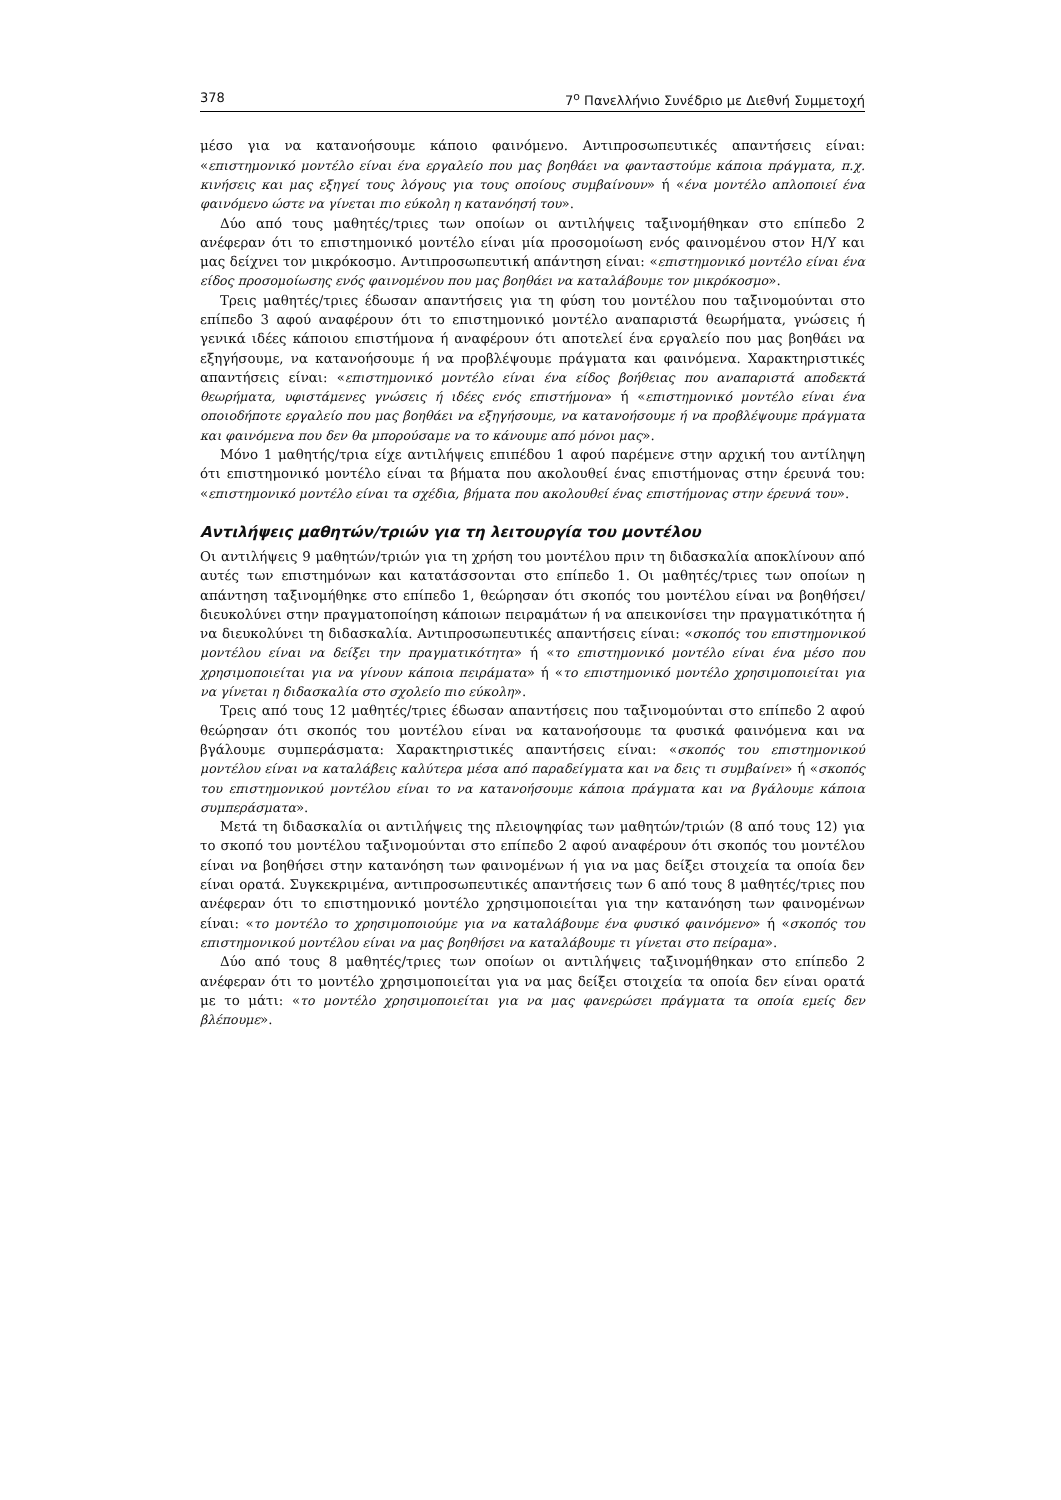378 7<sup>ο</sup> Πανελλήνιο Συνέδριο με Διεθνή Συμμετοχή
μέσο για να κατανοήσουμε κάποιο φαινόμενο. Αντιπροσωπευτικές απαντήσεις είναι: «επιστημονικό μοντέλο είναι ένα εργαλείο που μας βοηθάει να φανταστούμε κάποια πράγματα, π.χ. κινήσεις και μας εξηγεί τους λόγους για τους οποίους συμβαίνουν» ή «ένα μοντέλο απλοποιεί ένα φαινόμενο ώστε να γίνεται πιο εύκολη η κατανόησή του».
Δύο από τους μαθητές/τριες των οποίων οι αντιλήψεις ταξινομήθηκαν στο επίπεδο 2 ανέφεραν ότι το επιστημονικό μοντέλο είναι μία προσομοίωση ενός φαινομένου στον Η/Υ και μας δείχνει τον μικρόκοσμο. Αντιπροσωπευτική απάντηση είναι: «επιστημονικό μοντέλο είναι ένα είδος προσομοίωσης ενός φαινομένου που μας βοηθάει να καταλάβουμε τον μικρόκοσμο».
Τρεις μαθητές/τριες έδωσαν απαντήσεις για τη φύση του μοντέλου που ταξινομούνται στο επίπεδο 3 αφού αναφέρουν ότι το επιστημονικό μοντέλο αναπαριστά θεωρήματα, γνώσεις ή γενικά ιδέες κάποιου επιστήμονα ή αναφέρουν ότι αποτελεί ένα εργαλείο που μας βοηθάει να εξηγήσουμε, να κατανοήσουμε ή να προβλέψουμε πράγματα και φαινόμενα. Χαρακτηριστικές απαντήσεις είναι: «επιστημονικό μοντέλο είναι ένα είδος βοήθειας που αναπαριστά αποδεκτά θεωρήματα, υφιστάμενες γνώσεις ή ιδέες ενός επιστήμονα» ή «επιστημονικό μοντέλο είναι ένα οποιοδήποτε εργαλείο που μας βοηθάει να εξηγήσουμε, να κατανοήσουμε ή να προβλέψουμε πράγματα και φαινόμενα που δεν θα μπορούσαμε να το κάνουμε από μόνοι μας».
Μόνο 1 μαθητής/τρια είχε αντιλήψεις επιπέδου 1 αφού παρέμενε στην αρχική του αντίληψη ότι επιστημονικό μοντέλο είναι τα βήματα που ακολουθεί ένας επιστήμονας στην έρευνά του: «επιστημονικό μοντέλο είναι τα σχέδια, βήματα που ακολουθεί ένας επιστήμονας στην έρευνά του».
Αντιλήψεις μαθητών/τριών για τη λειτουργία του μοντέλου
Οι αντιλήψεις 9 μαθητών/τριών για τη χρήση του μοντέλου πριν τη διδασκαλία αποκλίνουν από αυτές των επιστημόνων και κατατάσσονται στο επίπεδο 1. Οι μαθητές/τριες των οποίων η απάντηση ταξινομήθηκε στο επίπεδο 1, θεώρησαν ότι σκοπός του μοντέλου είναι να βοηθήσει/ διευκολύνει στην πραγματοποίηση κάποιων πειραμάτων ή να απεικονίσει την πραγματικότητα ή να διευκολύνει τη διδασκαλία. Αντιπροσωπευτικές απαντήσεις είναι: «σκοπός του επιστημονικού μοντέλου είναι να δείξει την πραγματικότητα» ή «το επιστημονικό μοντέλο είναι ένα μέσο που χρησιμοποιείται για να γίνουν κάποια πειράματα» ή «το επιστημονικό μοντέλο χρησιμοποιείται για να γίνεται η διδασκαλία στο σχολείο πιο εύκολη».
Τρεις από τους 12 μαθητές/τριες έδωσαν απαντήσεις που ταξινομούνται στο επίπεδο 2 αφού θεώρησαν ότι σκοπός του μοντέλου είναι να κατανοήσουμε τα φυσικά φαινόμενα και να βγάλουμε συμπεράσματα: Χαρακτηριστικές απαντήσεις είναι: «σκοπός του επιστημονικού μοντέλου είναι να καταλάβεις καλύτερα μέσα από παραδείγματα και να δεις τι συμβαίνει» ή «σκοπός του επιστημονικού μοντέλου είναι το να κατανοήσουμε κάποια πράγματα και να βγάλουμε κάποια συμπεράσματα».
Μετά τη διδασκαλία οι αντιλήψεις της πλειοψηφίας των μαθητών/τριών (8 από τους 12) για το σκοπό του μοντέλου ταξινομούνται στο επίπεδο 2 αφού αναφέρουν ότι σκοπός του μοντέλου είναι να βοηθήσει στην κατανόηση των φαινομένων ή για να μας δείξει στοιχεία τα οποία δεν είναι ορατά. Συγκεκριμένα, αντιπροσωπευτικές απαντήσεις των 6 από τους 8 μαθητές/τριες που ανέφεραν ότι το επιστημονικό μοντέλο χρησιμοποιείται για την κατανόηση των φαινομένων είναι: «το μοντέλο το χρησιμοποιούμε για να καταλάβουμε ένα φυσικό φαινόμενο» ή «σκοπός του επιστημονικού μοντέλου είναι να μας βοηθήσει να καταλάβουμε τι γίνεται στο πείραμα».
Δύο από τους 8 μαθητές/τριες των οποίων οι αντιλήψεις ταξινομήθηκαν στο επίπεδο 2 ανέφεραν ότι το μοντέλο χρησιμοποιείται για να μας δείξει στοιχεία τα οποία δεν είναι ορατά με το μάτι: «το μοντέλο χρησιμοποιείται για να μας φανερώσει πράγματα τα οποία εμείς δεν βλέπουμε».